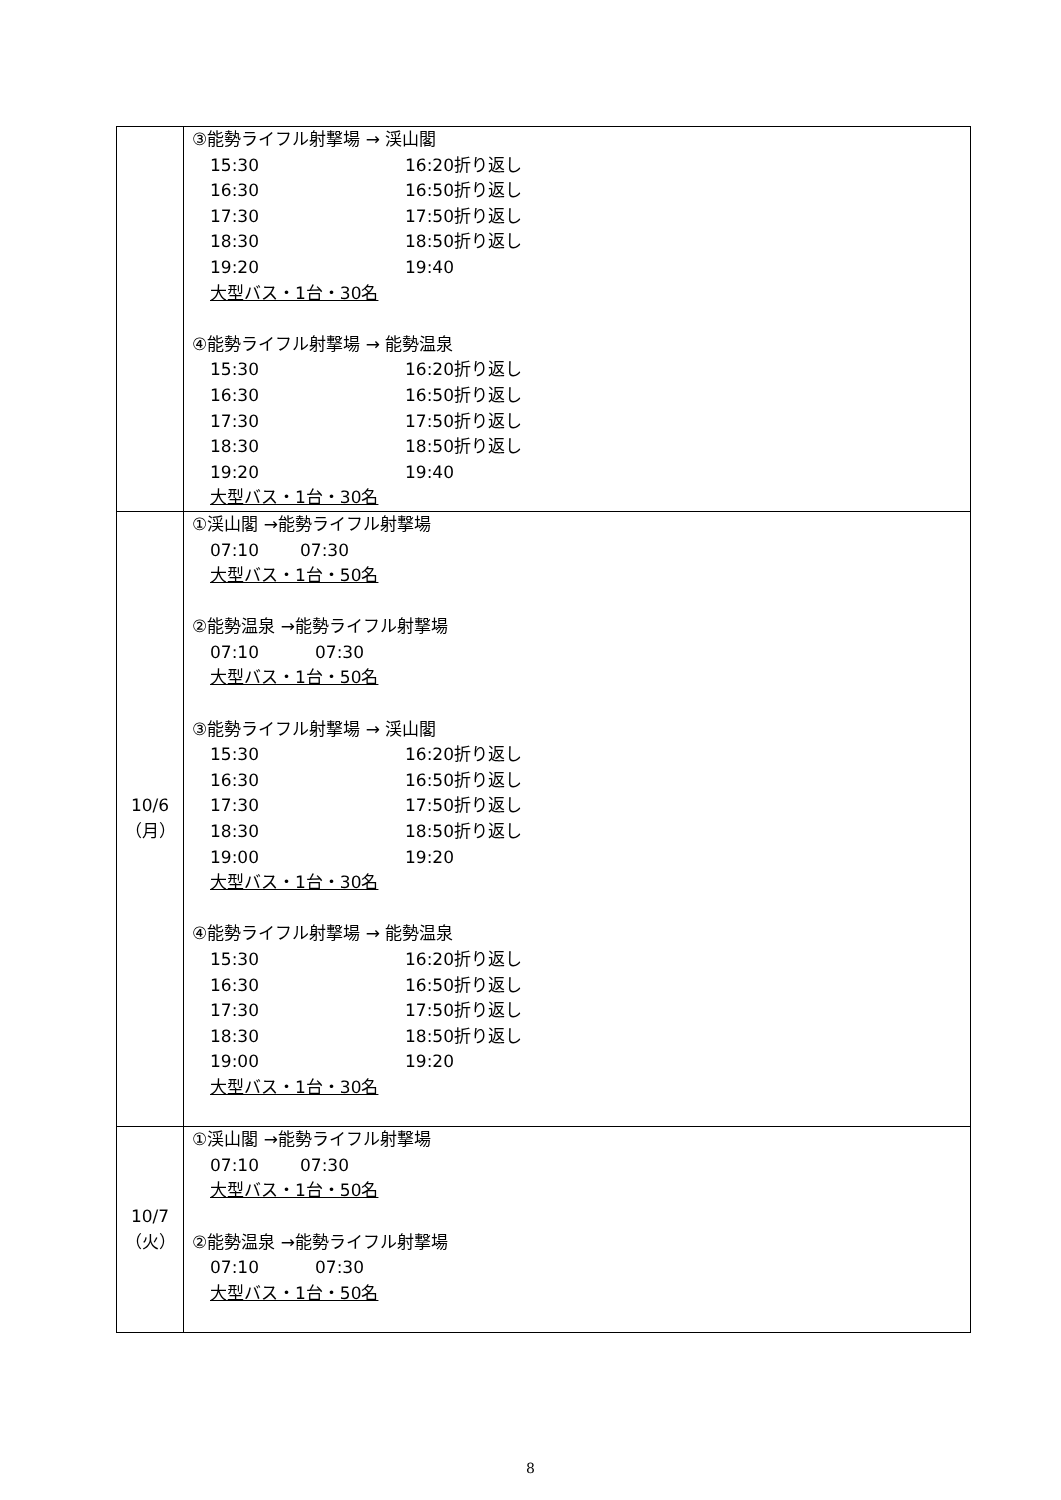| | ③能勢ライフル射撃場 → 渓山閣 15:30 16:20折り返し 16:30 16:50折り返し 17:30 17:50折り返し 18:30 18:50折り返し 19:20 19:40 大型バス・1台・30名 ④能勢ライフル射撃場 → 能勢温泉 15:30 16:20折り返し 16:30 16:50折り返し 17:30 17:50折り返し 18:30 18:50折り返し 19:20 19:40 大型バス・1台・30名 |
| 10/6 （月） | ①渓山閣 →能勢ライフル射撃場 07:10 07:30 大型バス・1台・50名 ②能勢温泉 →能勢ライフル射撃場 07:10 07:30 大型バス・1台・50名 ③能勢ライフル射撃場 → 渓山閣 15:30 16:20折り返し 16:30 16:50折り返し 17:30 17:50折り返し 18:30 18:50折り返し 19:00 19:20 大型バス・1台・30名 ④能勢ライフル射撃場 → 能勢温泉 15:30 16:20折り返し 16:30 16:50折り返し 17:30 17:50折り返し 18:30 18:50折り返し 19:00 19:20 大型バス・1台・30名 |
| 10/7 （火） | ①渓山閣 →能勢ライフル射撃場 07:10 07:30 大型バス・1台・50名 ②能勢温泉 →能勢ライフル射撃場 07:10 07:30 大型バス・1台・50名 |
8